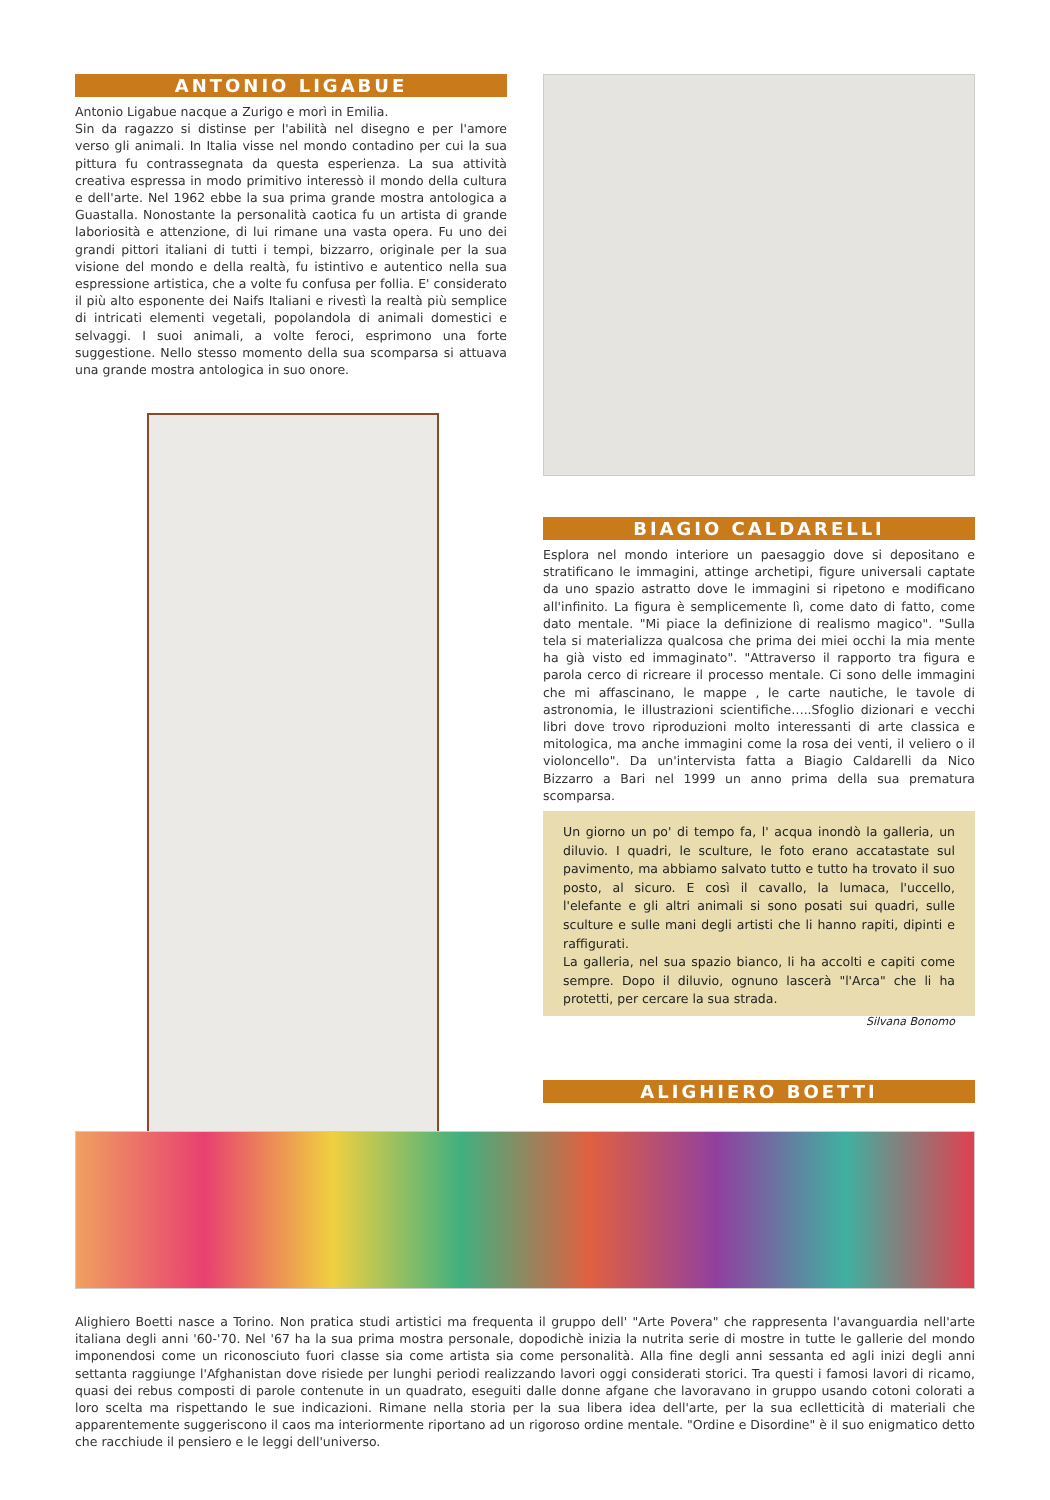ANTONIO LIGABUE
Antonio Ligabue nacque a Zurigo e morì in Emilia.
Sin da ragazzo si distinse per l'abilità nel disegno e per l'amore verso gli animali. In Italia visse nel mondo contadino per cui la sua pittura fu contrassegnata da questa esperienza. La sua attività creativa espressa in modo primitivo interessò il mondo della cultura e dell'arte. Nel 1962 ebbe la sua prima grande mostra antologica a Guastalla. Nonostante la personalità caotica fu un artista di grande laboriosità e attenzione, di lui rimane una vasta opera. Fu uno dei grandi pittori italiani di tutti i tempi, bizzarro, originale per la sua visione del mondo e della realtà, fu istintivo e autentico nella sua espressione artistica, che a volte fu confusa per follia. E' considerato il più alto esponente dei Naifs Italiani e rivestì la realtà più semplice di intricati elementi vegetali, popolandola di animali domestici e selvaggi. I suoi animali, a volte feroci, esprimono una forte suggestione. Nello stesso momento della sua scomparsa si attuava una grande mostra antologica in suo onore.
BIAGIO CALDARELLI
Esplora nel mondo interiore un paesaggio dove si depositano e stratificano le immagini, attinge archetipi, figure universali captate da uno spazio astratto dove le immagini si ripetono e modificano all'infinito. La figura è semplicemente lì, come dato di fatto, come dato mentale. "Mi piace la definizione di realismo magico". "Sulla tela si materializza qualcosa che prima dei miei occhi la mia mente ha già visto ed immaginato". "Attraverso il rapporto tra figura e parola cerco di ricreare il processo mentale. Ci sono delle immagini che mi affascinano, le mappe , le carte nautiche, le tavole di astronomia, le illustrazioni scientifiche…..Sfoglio dizionari e vecchi libri dove trovo riproduzioni molto interessanti di arte classica e mitologica, ma anche immagini come la rosa dei venti, il veliero o il violoncello". Da un'intervista fatta a Biagio Caldarelli da Nico Bizzarro a Bari nel 1999 un anno prima della sua prematura scomparsa.
Un giorno un po' di tempo fa, l' acqua inondò la galleria, un diluvio. I quadri, le sculture, le foto erano accatastate sul pavimento, ma abbiamo salvato tutto e tutto ha trovato il suo posto, al sicuro. E così il cavallo, la lumaca, l'uccello, l'elefante e gli altri animali si sono posati sui quadri, sulle sculture e sulle mani degli artisti che li hanno rapiti, dipinti e raffigurati.
La galleria, nel sua spazio bianco, li ha accolti e capiti come sempre. Dopo il diluvio, ognuno lascerà "l'Arca" che li ha protetti, per cercare la sua strada.
Silvana Bonomo
ALIGHIERO BOETTI
Alighiero Boetti nasce a Torino. Non pratica studi artistici ma frequenta il gruppo dell' "Arte Povera" che rappresenta l'avanguardia nell'arte italiana degli anni '60-'70. Nel '67 ha la sua prima mostra personale, dopodichè inizia la nutrita serie di mostre in tutte le gallerie del mondo imponendosi come un riconosciuto fuori classe sia come artista sia come personalità. Alla fine degli anni sessanta ed agli inizi degli anni settanta raggiunge l'Afghanistan dove risiede per lunghi periodi realizzando lavori oggi considerati storici. Tra questi i famosi lavori di ricamo, quasi dei rebus composti di parole contenute in un quadrato, eseguiti dalle donne afgane che lavoravano in gruppo usando cotoni colorati a loro scelta ma rispettando le sue indicazioni. Rimane nella storia per la sua libera idea dell'arte, per la sua eclletticità di materiali che apparentemente suggeriscono il caos ma interiormente riportano ad un rigoroso ordine mentale. "Ordine e Disordine" è il suo enigmatico detto che racchiude il pensiero e le leggi dell'universo.